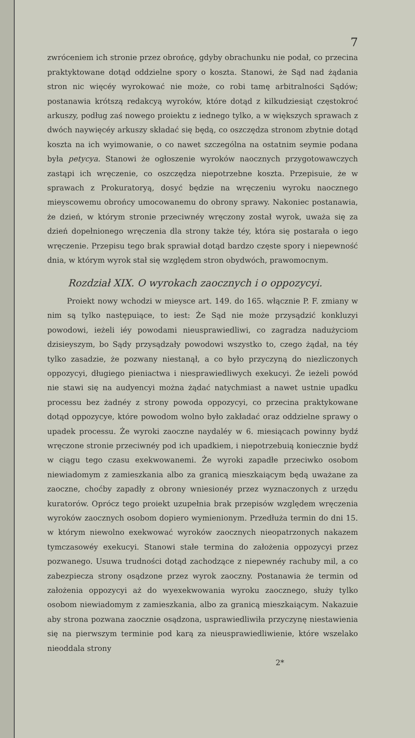7
zwróceniem ich stronie przez obrońcę, gdyby obrachunku nie podał, co przecina praktyktowane dotąd oddzielne spory o koszta. Stanowi, że Sąd nad żądania stron nic więcéy wyrokować nie może, co robi tamę arbitralności Sądów; postanawia krótszą redakcyą wyroków, któ­re dotąd z kilkudziesiąt częstokroć arkuszy, podług zaś nowego pro­iektu z iednego tylko, a w większych sprawach z dwóch naywięcéy arkuszy składać się będą, co oszczędza stronom zbytnie dotąd koszta na ich wyimowanie, o co nawet szczególna na ostatnim seymie podana była petycya. Stanowi że ogłoszenie wyroków naocznych przygotowa­wczych zastąpi ich wręczenie, co oszczędza niepotrzebne koszta. Prze­pisuie, że w sprawach z Prokuratoryą, dosyć będzie na wręczeniu wy­roku naocznego mieyscowemu obrońcy umocowanemu do obrony spra­wy. Nakoniec postanawia, że dzień, w którym stronie przeciwnéy wręczo­ny został wyrok, uważa się za dzień dopełnionego wręczenia dla stro­ny także téy, która się postarała o iego wręczenie. Przepisu tego brak sprawiał dotąd bardzo częste spory i niepewność dnia, w którym wyrok stał się względem stron obydwóch, prawomocnym.
Rozdział XIX. O wyrokach zaocznych i o oppozycyi.
Proiekt nowy wchodzi w mieysce art. 149. do 165. włącznie P. F. zmiany w nim są tylko następuiące, to iest: Że Sąd nie może przysą­dzić konkluzyi powodowi, ieżeli iéy powodami nieusprawiedliwi, co za­gradza nadużyciom dzisieyszym, bo Sądy przysądzały powodowi wszy­stko to, czego żądał, na téy tylko zasadzie, że pozwany niestanął, a co było przyczyną do niezliczonych oppozycyi, długiego pieniactwa i nie­sprawiedliwych exekucyi. Że ieżeli powód nie stawi się na audyencyi można żądać natychmiast a nawet ustnie upadku processu bez żadnéy z strony powoda oppozycyi, co przecina praktykowane dotąd oppozy­cye, które powodom wolno było zakładać oraz oddzielne sprawy o upa­dek processu. Że wyroki zaoczne naydaléy w 6. miesiącach powinny bydź wręczone stronie przeciwnéy pod ich upadkiem, i niepotrzebuią koniecznie bydź w ciągu tego czasu exekwowanemi. Że wyroki zapa­dłe przeciwko osobom niewiadomym z zamieszkania albo za granicą mieszkaiącym będą uważane za zaoczne, choćby zapadły z obrony wnie­sionéy przez wyznaczonych z urzędu kuratorów. Oprócz tego proiekt uzupełnia brak przepisów względem wręczenia wyroków zaocznych oso­bom dopiero wymienionym. Przedłuża termin do dni 15. w którym niewolno exekwować wyroków zaocznych nieopatrzonych nakazem tym­czasowéy exekucyi. Stanowi stałe termina do założenia oppozycyi przez pozwanego. Usuwa trudności dotąd zachodzące z niepewnéy rachuby mil, a co zabezpiecza strony osądzone przez wyrok zaoczny. Postana­wia że termin od założenia oppozycyi aż do wyexekwowania wyroku zaocznego, służy tylko osobom niewiadomym z zamieszkania, albo za granicą mieszkaiącym. Nakazuie aby strona pozwana zaocznie osądzo­na, usprawiedliwiła przyczynę niestawienia się na pierwszym terminie pod karą za nieusprawiedliwienie, które wszelako nieoddala strony
2*